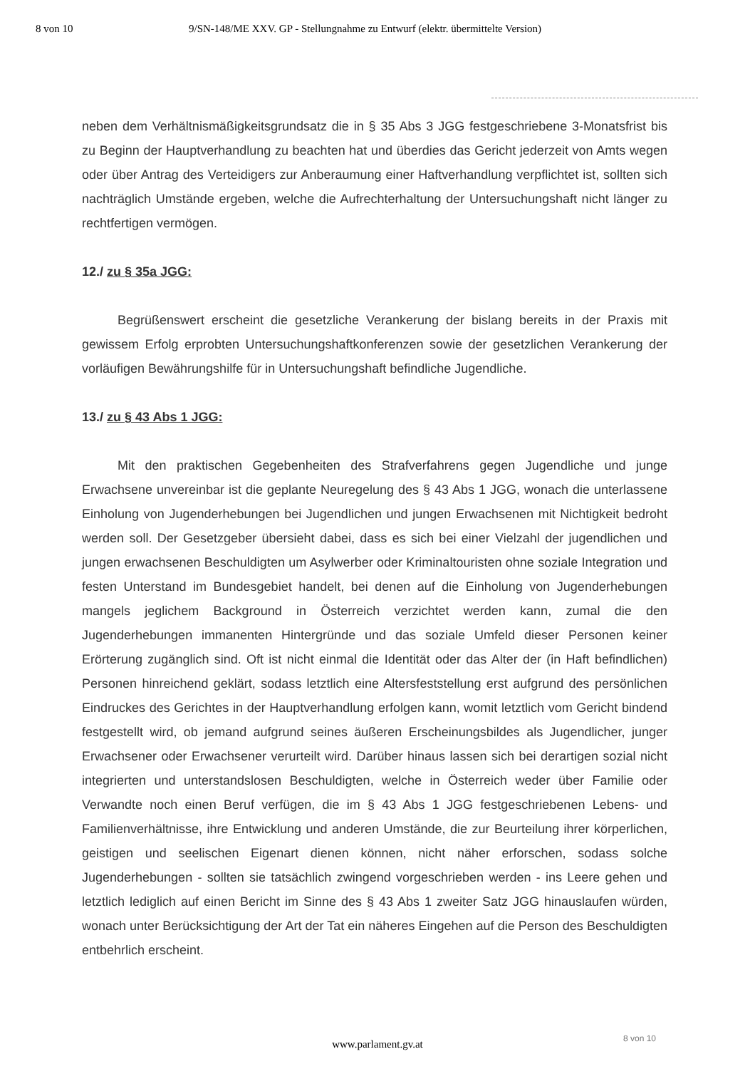8 von 10 9/SN-148/ME XXV. GP - Stellungnahme zu Entwurf (elektr. übermittelte Version)
neben dem Verhältnismäßigkeitsgrundsatz die in § 35 Abs 3 JGG festgeschriebene 3-Monatsfrist bis zu Beginn der Hauptverhandlung zu beachten hat und überdies das Gericht jederzeit von Amts wegen oder über Antrag des Verteidigers zur Anberaumung einer Haftverhandlung verpflichtet ist, sollten sich nachträglich Umstände ergeben, welche die Aufrechterhaltung der Untersuchungshaft nicht länger zu rechtfertigen vermögen.
12./ zu § 35a JGG:
Begrüßenswert erscheint die gesetzliche Verankerung der bislang bereits in der Praxis mit gewissem Erfolg erprobten Untersuchungshaftkonferenzen sowie der gesetzlichen Verankerung der vorläufigen Bewährungshilfe für in Untersuchungshaft befindliche Jugendliche.
13./ zu § 43 Abs 1 JGG:
Mit den praktischen Gegebenheiten des Strafverfahrens gegen Jugendliche und junge Erwachsene unvereinbar ist die geplante Neuregelung des § 43 Abs 1 JGG, wonach die unterlassene Einholung von Jugenderhebungen bei Jugendlichen und jungen Erwachsenen mit Nichtigkeit bedroht werden soll. Der Gesetzgeber übersieht dabei, dass es sich bei einer Vielzahl der jugendlichen und jungen erwachsenen Beschuldigten um Asylwerber oder Kriminaltouristen ohne soziale Integration und festen Unterstand im Bundesgebiet handelt, bei denen auf die Einholung von Jugenderhebungen mangels jeglichem Background in Österreich verzichtet werden kann, zumal die den Jugenderhebungen immanenten Hintergründe und das soziale Umfeld dieser Personen keiner Erörterung zugänglich sind. Oft ist nicht einmal die Identität oder das Alter der (in Haft befindlichen) Personen hinreichend geklärt, sodass letztlich eine Altersfeststellung erst aufgrund des persönlichen Eindruckes des Gerichtes in der Hauptverhandlung erfolgen kann, womit letztlich vom Gericht bindend festgestellt wird, ob jemand aufgrund seines äußeren Erscheinungsbildes als Jugendlicher, junger Erwachsener oder Erwachsener verurteilt wird. Darüber hinaus lassen sich bei derartigen sozial nicht integrierten und unterstandslosen Beschuldigten, welche in Österreich weder über Familie oder Verwandte noch einen Beruf verfügen, die im § 43 Abs 1 JGG festgeschriebenen Lebens- und Familienverhältnisse, ihre Entwicklung und anderen Umstände, die zur Beurteilung ihrer körperlichen, geistigen und seelischen Eigenart dienen können, nicht näher erforschen, sodass solche Jugenderhebungen - sollten sie tatsächlich zwingend vorgeschrieben werden - ins Leere gehen und letztlich lediglich auf einen Bericht im Sinne des § 43 Abs 1 zweiter Satz JGG hinauslaufen würden, wonach unter Berücksichtigung der Art der Tat ein näheres Eingehen auf die Person des Beschuldigten entbehrlich erscheint.
8 von 10
www.parlament.gv.at